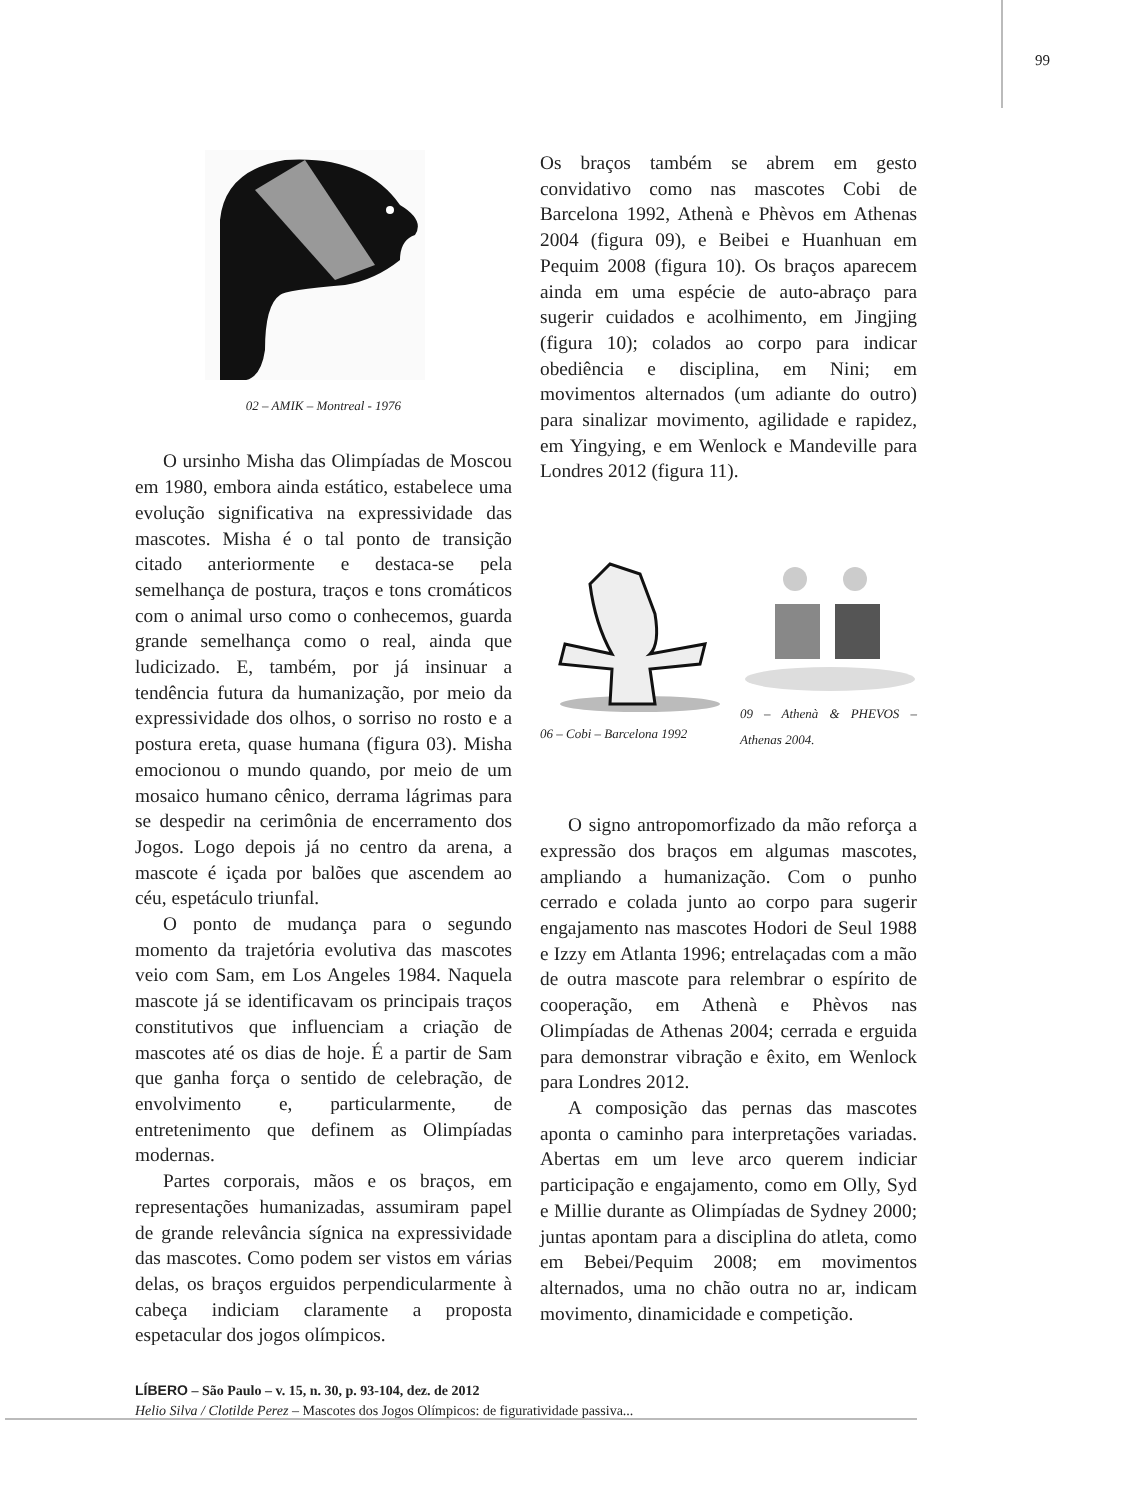99
02 – AMIK – Montreal - 1976
O ursinho Misha das Olimpíadas de Moscou em 1980, embora ainda estático, estabelece uma evolução significativa na expressividade das mascotes. Misha é o tal ponto de transição citado anteriormente e destaca-se pela semelhança de postura, traços e tons cromáticos com o animal urso como o conhecemos, guarda grande semelhança como o real, ainda que ludicizado. E, também, por já insinuar a tendência futura da humanização, por meio da expressividade dos olhos, o sorriso no rosto e a postura ereta, quase humana (figura 03). Misha emocionou o mundo quando, por meio de um mosaico humano cênico, derrama lágrimas para se despedir na cerimônia de encerramento dos Jogos. Logo depois já no centro da arena, a mascote é içada por balões que ascendem ao céu, espetáculo triunfal.
O ponto de mudança para o segundo momento da trajetória evolutiva das mascotes veio com Sam, em Los Angeles 1984. Naquela mascote já se identificavam os principais traços constitutivos que influenciam a criação de mascotes até os dias de hoje. É a partir de Sam que ganha força o sentido de celebração, de envolvimento e, particularmente, de entretenimento que definem as Olimpíadas modernas.
Partes corporais, mãos e os braços, em representações humanizadas, assumiram papel de grande relevância sígnica na expressividade das mascotes. Como podem ser vistos em várias delas, os braços erguidos perpendicularmente à cabeça indiciam claramente a proposta espetacular dos jogos olímpicos.
Os braços também se abrem em gesto convidativo como nas mascotes Cobi de Barcelona 1992, Athenà e Phèvos em Athenas 2004 (figura 09), e Beibei e Huanhuan em Pequim 2008 (figura 10). Os braços aparecem ainda em uma espécie de auto-abraço para sugerir cuidados e acolhimento, em Jingjing (figura 10); colados ao corpo para indicar obediência e disciplina, em Nini; em movimentos alternados (um adiante do outro) para sinalizar movimento, agilidade e rapidez, em Yingying, e em Wenlock e Mandeville para Londres 2012 (figura 11).
06 – Cobi – Barcelona 1992
09 – Athenà & PHEVOS – Athenas 2004.
O signo antropomorfizado da mão reforça a expressão dos braços em algumas mascotes, ampliando a humanização. Com o punho cerrado e colada junto ao corpo para sugerir engajamento nas mascotes Hodori de Seul 1988 e Izzy em Atlanta 1996; entrelaçadas com a mão de outra mascote para relembrar o espírito de cooperação, em Athenà e Phèvos nas Olimpíadas de Athenas 2004; cerrada e erguida para demonstrar vibração e êxito, em Wenlock para Londres 2012.
A composição das pernas das mascotes aponta o caminho para interpretações variadas. Abertas em um leve arco querem indiciar participação e engajamento, como em Olly, Syd e Millie durante as Olimpíadas de Sydney 2000; juntas apontam para a disciplina do atleta, como em Bebei/Pequim 2008; em movimentos alternados, uma no chão outra no ar, indicam movimento, dinamicidade e competição.
LÍBERO – São Paulo – v. 15, n. 30, p. 93-104, dez. de 2012
Helio Silva / Clotilde Perez – Mascotes dos Jogos Olímpicos: de figuratividade passiva...